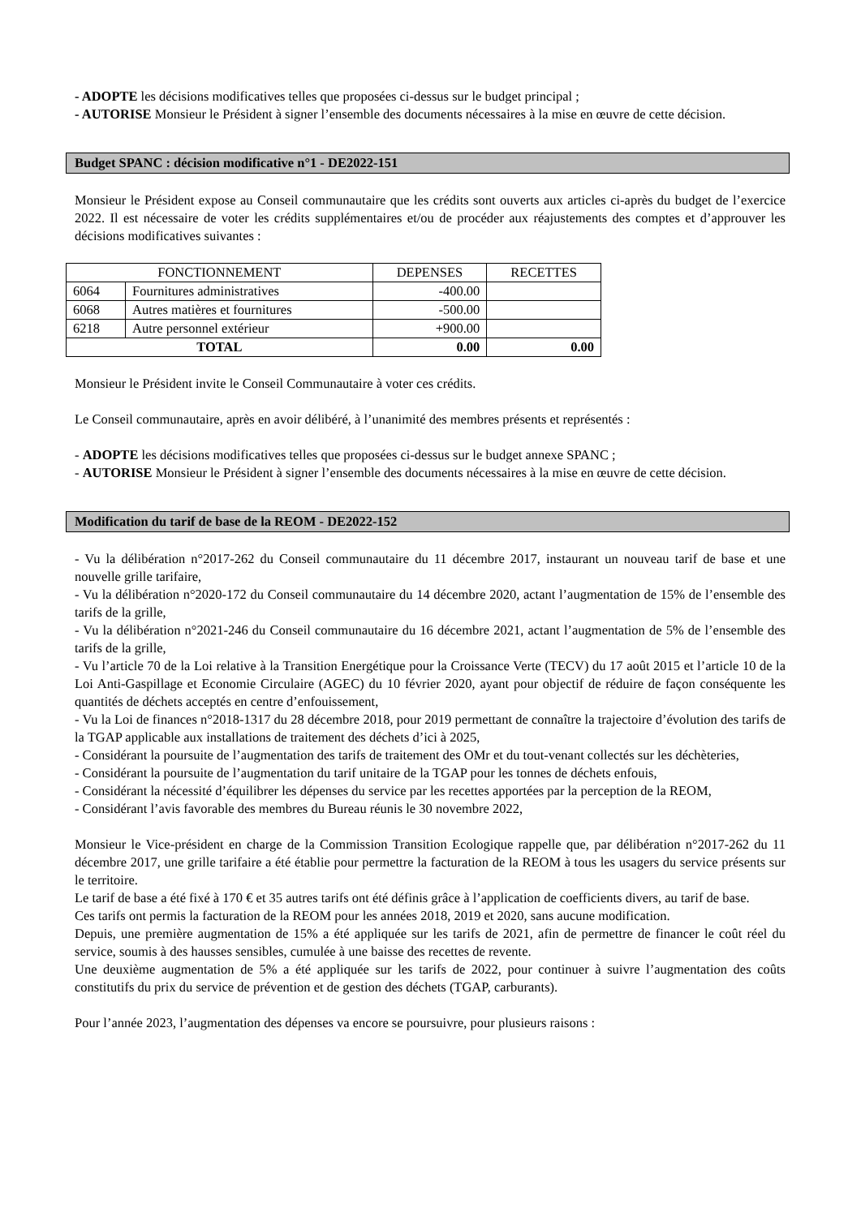- ADOPTE les décisions modificatives telles que proposées ci-dessus sur le budget principal ;
- AUTORISE Monsieur le Président à signer l’ensemble des documents nécessaires à la mise en œuvre de cette décision.
Budget SPANC : décision modificative n°1 - DE2022-151
Monsieur le Président expose au Conseil communautaire que les crédits sont ouverts aux articles ci-après du budget de l’exercice 2022. Il est nécessaire de voter les crédits supplémentaires et/ou de procéder aux réajustements des comptes et d’approuver les décisions modificatives suivantes :
| FONCTIONNEMENT | | DEPENSES | RECETTES |
| --- | --- | --- | --- |
| 6064 | Fournitures administratives | -400.00 | |
| 6068 | Autres matières et fournitures | -500.00 | |
| 6218 | Autre personnel extérieur | +900.00 | |
| TOTAL | | 0.00 | 0.00 |
Monsieur le Président invite le Conseil Communautaire à voter ces crédits.
Le Conseil communautaire, après en avoir délibéré, à l’unanimité des membres présents et représentés :
- ADOPTE les décisions modificatives telles que proposées ci-dessus sur le budget annexe SPANC ;
- AUTORISE Monsieur le Président à signer l’ensemble des documents nécessaires à la mise en œuvre de cette décision.
Modification du tarif de base de la REOM - DE2022-152
- Vu la délibération n°2017-262 du Conseil communautaire du 11 décembre 2017, instaurant un nouveau tarif de base et une nouvelle grille tarifaire,
- Vu la délibération n°2020-172 du Conseil communautaire du 14 décembre 2020, actant l’augmentation de 15% de l’ensemble des tarifs de la grille,
- Vu la délibération n°2021-246 du Conseil communautaire du 16 décembre 2021, actant l’augmentation de 5% de l’ensemble des tarifs de la grille,
- Vu l’article 70 de la Loi relative à la Transition Energétique pour la Croissance Verte (TECV) du 17 août 2015 et l’article 10 de la Loi Anti-Gaspillage et Economie Circulaire (AGEC) du 10 février 2020, ayant pour objectif de réduire de façon conséquente les quantités de déchets acceptés en centre d’enfouissement,
- Vu la Loi de finances n°2018-1317 du 28 décembre 2018, pour 2019 permettant de connaître la trajectoire d’évolution des tarifs de la TGAP applicable aux installations de traitement des déchets d’ici à 2025,
- Considérant la poursuite de l’augmentation des tarifs de traitement des OMr et du tout-venant collectés sur les déchèteries,
- Considérant la poursuite de l’augmentation du tarif unitaire de la TGAP pour les tonnes de déchets enfouis,
- Considérant la nécessité d’équilibrer les dépenses du service par les recettes apportées par la perception de la REOM,
- Considérant l’avis favorable des membres du Bureau réunis le 30 novembre 2022,
Monsieur le Vice-président en charge de la Commission Transition Ecologique rappelle que, par délibération n°2017-262 du 11 décembre 2017, une grille tarifaire a été établie pour permettre la facturation de la REOM à tous les usagers du service présents sur le territoire.
Le tarif de base a été fixé à 170 € et 35 autres tarifs ont été définis grâce à l’application de coefficients divers, au tarif de base.
Ces tarifs ont permis la facturation de la REOM pour les années 2018, 2019 et 2020, sans aucune modification.
Depuis, une première augmentation de 15% a été appliquée sur les tarifs de 2021, afin de permettre de financer le coût réel du service, soumis à des hausses sensibles, cumulée à une baisse des recettes de revente.
Une deuxième augmentation de 5% a été appliquée sur les tarifs de 2022, pour continuer à suivre l’augmentation des coûts constitutifs du prix du service de prévention et de gestion des déchets (TGAP, carburants).
Pour l’année 2023, l’augmentation des dépenses va encore se poursuivre, pour plusieurs raisons :